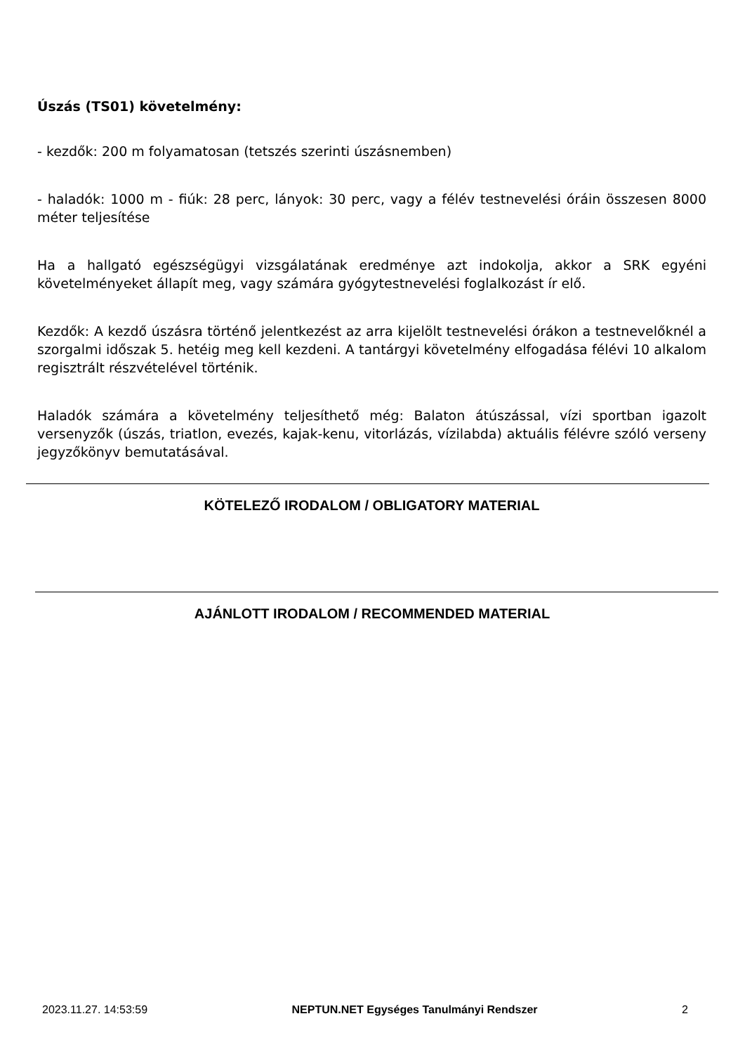Úszás (TS01) követelmény:
- kezdők: 200 m folyamatosan (tetszés szerinti úszásnemben)
- haladók: 1000 m - fiúk: 28 perc, lányok: 30 perc, vagy a félév testnevelési óráin összesen 8000 méter teljesítése
Ha a hallgató egészségügyi vizsgálatának eredménye azt indokolja, akkor a SRK egyéni követelményeket állapít meg, vagy számára gyógytestnevelési foglalkozást ír elő.
Kezdők: A kezdő úszásra történő jelentkezést az arra kijelölt testnevelési órákon a testnevelőknél a szorgalmi időszak 5. hetéig meg kell kezdeni. A tantárgyi követelmény elfogadása félévi 10 alkalom regisztrált részvételével történik.
Haladók számára a követelmény teljesíthető még: Balaton átúszással, vízi sportban igazolt versenyzők (úszás, triatlon, evezés, kajak-kenu, vitorlázás, vízilabda) aktuális félévre szóló verseny jegyzőkönyv bemutatásával.
KÖTELEZŐ IRODALOM / OBLIGATORY MATERIAL
AJÁNLOTT IRODALOM / RECOMMENDED MATERIAL
2023.11.27. 14:53:59 NEPTUN.NET Egységes Tanulmányi Rendszer 2